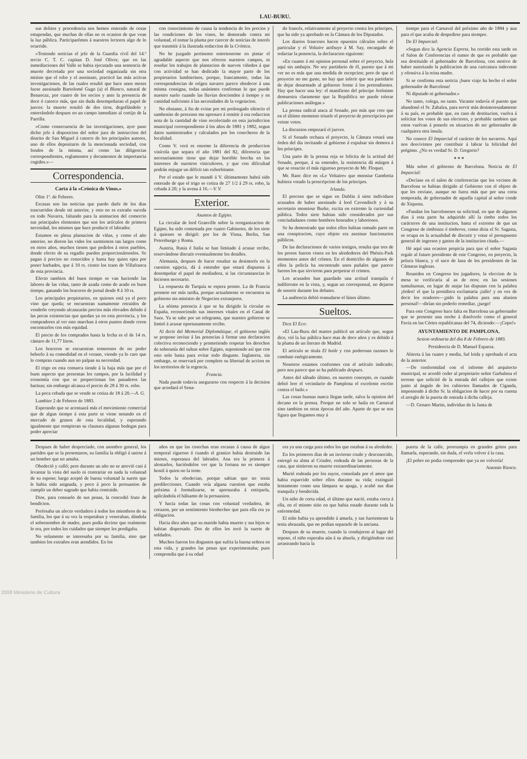LAU-BURU.
sus delitos y procedencia nos hemos enterado de cosas estupendas, que muchas de ellas no es ocasion de que vean la luz pública. Participarémos á nuestros lectores algo de lo ocurrido.
»Teniendo noticias el jefe de la Guardia civil del 14.º tercio C. T. C. capitan D. José Oliver, que en las inmediaciones del Valle se habia ejecutado una sentencia de muerte decretada por una sociedad organizada sin otra mision que el robo y el asesinato, practicó las más activas investigaciones, de las cuales resultó que hace unos meses fuese asesinado Bartolomé Gugo (a) el Blanco, natural de Benaocaz, por cuatro de los socios y ante la presencia de doce ó catorce más, que sin duda desempeñaran el papel de jueces: la muerte resultó de dos tiros, degollándolo y enterrándolo despues en un campo inmediato al cortijo de la Parrilla.
»Como consecuencia de las investigaciones, ayer puso dicho jefe á disposicion del señor juez de instruccion del distrito de San Miguel á catorce de los principales autores, uno de ellos depositario de la mencionada sociedad, con fondos de la misma, así como las diligencias correspondientes, reglamentos y documentos de importancia cogidos.»—
Correspondencia.
Carta á la «Crónica de Vinos.»
Olite 1º. de Febrero.
Escasas son las noticias que puedo darle de los dias trascurridos desde mi anterior, y esto no es extraño suceda en todo Navarra, faltando para la animacion del comercio sus principales elementos que son los artículos de primera necesidad, los mismos que hace producir el labrador.
Estamos en plena plantacion de viñas, y como el año anterior, no dieron las vides los sarmientos tan largos como en otros años, muchos tienen que pedirlos á otros pueblos, donde efecto de su regadío pueden proporcionárnoslos. Se pagan á precios no conocidos y hasta hay quien opta por poner barbados, que á 10 rs. ciento los traen de Villafranca de esta provincia.
Efecto tambien del buen tiempo se van haciendo las labores de las viñas, tanto de azada como de arado en buen tiempo, ganando los braceros de jornal desde 8 á 10 rs.
Los principales propietarios, en quienes está ya el poco vino que queda; se encuentran sumamente retraidos de venderlo creyendo alcanzarán precios más elevados debido á las pocas existencias que quedan ya en esta provincia, y los compradores al ver esto marchan á otros puntos donde creen encontrarlos con más equidad.
El precio de los comprados hasta la fecha es el de 14 rs. cántaro de 11,77 litros.
Los braceros se encuentran temerosos de no poder beberlo á su comodidad en el verano, viendo ya lo caro que lo compran cuando aun no palpan su necesidad.
El trigo en esta comarca tiende á la baja más que por el buen aspecto que presentan los campos, por la facilidad y economía con que se proporcionan los panaderos las harinas; sin embargo alcanza el precio de 28 á 30 rs. robo.
La poca cebada que se vende se cotiza de 18 á 20.—A. G.
Lumbier 2 de Febrero de 1883.
Esperando que se acentuará más el movimiento comercial que de algun tiempo á esta parte se viene notando en el mercado de granos de esta localidad, y esperando igualmente que rompieran su clausura algunas bodegas para poder apreciar
con conocimiento de causa la tendencia de los precios y las condiciones de los vinos, he demorado contra mi voluntad, el tomar la pluma por carecer de noticias de interés que trasmitir á la ilustrada redaccion de la Crónica.
No he juzgado pertinente entretenerme en pintar el agradable aspecto que nos ofrecen nuestros campos, ni reseñar los trabajos de plantacion de nuevos viñedos á que con actividad se han dedicado la mayor parte de los propietarios lumbierinos, porque, francamente, todas las correspondencias de orígen navarro parece obedecer á una misma consigna, todas unánimes confirman lo que puede nuestro suelo cuando las lluvias descienden á tiempo y en cantidad suficiente á las necesidades de la vegetacion.
No obstante, á fin de evitar por mi prolongado silencio el sambenito de perezoso me apresuro á remitir á esa redaccion nota de la cantidad de vino recolectado en esta jurisdiccion municipal correspondiente á los años de 1881 y 1882, segun datos suministrados y calculados por los cosecheros de la localidad.
Como V. verá es enorme la diferencia de produccion vinícola que separa el año 1881 del 82, diferencia que necesariamente tiene que dejar horrible brecha en los intereses de nuestros vinicultores, y que con dificultad podrán enjugar un déficit tan exhorbitante.
Por el estado que le mandé á V. últimamente habrá sido enterado de que el trigo se cotiza de 27 1/2 á 29 rs. robo, la cebada á 20; y la avena á 16.—V. V.
Exterior.
Asuntos de Egipto.
La circular de lord Granville sobre la reorganizacion de Egipto, ha sido contestada por cuatro Gabinetes, de los siete á quienes se dirigió: por los de Viena, Berlin, San Petersburgo y Roma.
Austria, Rusia é Italia se han limitado á acusar recibo, reservándose discutir eventualmente los detalles.
Alemania, despues de hacer resaltar su desinterés en la cuestion egipcia, dá á entender que estará dispuesta á desempeñar el papel de mediadora, si las circunstancias lo hiciesen necesario.
La respuesta de Turquía se espera pronto. La de Francia promete ser más tardia, porque actualmente se encuentra su gobierno sin ministro de Negocios extranjeros.
La sétima potencia á que se ha dirigido la circular es España, reconociendo sus intereses vitales en el Canal de Suez. Ya se sabe por un telegrama, que nuestro gobierno se limitó á acusar oportunamente recibo.
Al decir del Memorial Diplomátique, el gobierno inglés se propone invitar á las potencias á firmar una declaracion colectiva reconociendo y prometiendo respetar los derechos de soberanía del sultan sobre Egipto, suponiendo así que con esto solo basta para evitar todo disgusto. Inglaterra, sin embargo, se reservará por completo su libertad de accion en los territorios de la regencia.
Francia.
Nada puede todavia asegurarse con respecto á la decision que acordará el Sena-
do francés, relativamente al proyecto contra los príncipes, que ha sido ya aprobado en la Cámara de los Diputados.
Los diarios franceses hacen opuestos cálculos sobre el particular y el Voltaire atribuye á M. Say, encargado de redactar la ponencia, la declaracion siguiente:
«En cuanto á mi opinion personal sobre el proyecto, hela aquí sin ambajes. No soy partidario de él, puesto que á mi ver no es más que una medida de escepcion; pero de que el proyecto no me guste, no hay que inferir que sea partidario de dejar desarmado al gobierno frente á los pretendientes. Hay que hacer una ley: el manifiesto del príncipe Jerónimo demuestra claramente que la República no puede tolerar publicaciones análogas.»
La prensa radical ataca al Senado, por más que cree que en el último momento triunfe el proyecto de prescripcion por veinte votos.
La discusion empezará el jueves.
Si el Senado rechaza el proyecto, la Cámara votará una órden del dia invitando al gobierno á expulsar sin demora á los príncipes.
Una parte de la prensa roja se felicita de la actitud del Senado, porque, á su entender, la resistencia dá márgen á que se resucite el más riguroso proyecto de Mr. Floquet.
Mr. Ranc dice en «Le Voltaire» que monsiur Gambetta hubiera votado la proscripcion de los príncipes.
Irlanda.
El proceso que se sigue en Dublin á siete individuos acusados de haber asesinado á lord Cavendisch y á su secretario monsieur Burke, excita en extremo la curiosidad pública. Todos siete habian sido considerados por sus conciudadanos como hombres honrados y laboriosos.
Se ha demostrado que todos ellos habian tomado parte en una conspiracion, cuyo objeto era asesinar funcionarios públicos.
De las declaraciones de varios testigos, resulta que tres de los presos fueron vistos en los alrededores del Phénix-Park momentos antes del crímen. En el domicilio de algunos de ellos la policía ha encontrado unos puñales que parece fueron los que sirvieron para perpetrar el crimen.
Los acusados han guardado una actitud tranquila é indiferente en la vista, y, segun un corresponsal, no dejaron de sonreir durante los debates.
La audiencia debió reanudarse el lúnes último.
Sueltos.
Dice El Eco:
«El Lau-Buru del martes publicó un artículo que, segun dice, vió la luz pública hace mas de doce años y es debido á la pluma de un literato de Madrid.
El artículo se titula El baile y con poderosas razones lo combate enérgicamente.
Nosotros estamos conformes con el artículo indicado; pero nos parece que se ha publicado despues.
Antes del sábado último, en nuestro concepto, es cuando debió leer el vecindario de Pamplona el excelente escrito contra el baile.»
Las cosas buenas nunca llegan tarde, salva la opinion del decano en la prensa. Porque no solo se baila en Carnaval sino tambien en otras épocas del año. Aparte de que se nos figura que llegamos muy á
tiempo para el Carnaval del próximo año de 1884 y aun para el que acaba de despedirse para siempre.
De El Imparcial:
«Segun dice la Agencia Express, ha corrido esta tarde en el Salon de Conferencias el rumor de que es probable que sea destituido el gobernador de Barcelona, con motivo de haber autorizado la publicacion de una caricatura indecente y ofensiva á la reina madre.
Si se confirma esta noticia ¡buen viaje ha hecho el señor gobernador de Barcelona!
Ni diputado ni gobernador.»
No tanto, colega, no tanto. Vacante todavía el puesto que abandonó el Sr. Zabalza, para servir más desinteresadamente á su país, es probable que, en caso de destitucion, vuelva á solicitar los votos de sus electores, y probable tambien que estos vuelvan á ponerle en situacion de ser gobernador de cualquiera otra ínsula.
No conoce El Imparcial el carácter de los navarros. Aquí nos desvivimos por contribuir á labrar la felicidad del prógimo. ¿No es verdad Sr. D. Gregorio?
* * *
Más sobre el gobierno de Barcelona. Noticia de El Imparcial:
«Decíase en el salon de conferencias que los vecinos de Barcelona se habian dirigido al Gobierno con el objeto de que les enviase, aunque no fuera más que por una corta temporada, de gobernador de aquella capital al señor conde de Xiquena.
»Fundan los barceloneses su solicitud, en que de algunos dias á esta parte ha adquirido allí la timba todos los carácteres de una institucion, hasta el extremo de que un Congreso de timbistas ó timberos, como diria el Sr. Sagasta, se ocupa en la actualidad de discutir y votar el presupuesto general de ingresos y gastos de la institucion citada.—
Hé aquí una ocasion propicia para que el señor Sagasta regale al futuro presidente de este Congreso, en proyecto, la peluca blanca, y el saco de lana de los presidentes de las Cámaras inglesas.
Reunidos en Congreso los jugadores, la eleccion de la mesa se verificaría al as de oros; en las sesiones tumultuosas, en lugar de atajar las disputas con la palabra ¡órden! el que la presidiera exclamaria ¡tallo! y en vez de decir los oradores—¡pido la palabra para una alusion personal!—dirían sin poderlo remediar, ¡juego!
Para este Congreso hace falta en Barcelona un gobernador que se presente una noche á disolverle como el general Pavia en las Córtes republicanas del 74, diciendo:—¡Copo!»
AYUNTAMIENTO DE PAMPLONA.
Sesion ordinaria del dia 8 de Febrero de 1883.
Presidencia de D. Manuel Esparza.
Abierta á las cuatro y media, fué leida y aprobada el acta de la anterior.
—De conformidad con el informe del arquitecto municipal, se acordó ceder al propietario señor Garbalena el terreno que solicitó de la entrada del callejon que existe junto al ángulo de los cubiertos llamados de Ciganda, imponiendo á dicho Sr. la obligacion de hacer por su cuenta el arreglo de la puerta de entrada á dicha calleja.
—D. Genaro Martin, individuo de la Junta de
Despues de haber despreciado, con asombro general, los partidos que se la presentaron, su familia la obligó á unirse á un hombre que no amaba.
Obedeció y calló; pero durante un año no se atrevió casi á levantar la vista del suelo ni contrariar en nada la voluntad de su esposo; luego aceptó de buena voluntad la suerte que le habia sido asignada, y poco á poco la persuasion de cumplir un deber sagrado que habia contraido.
Dios, para consuelo de sus penas, la concedió fruto de bendicion.
Profesaba un afecto verdadero á todos los miembros de su familia, los que á su vez la respetaban y veneraban, dándola el sobrenombre de madre, pues podia decirse que realmente lo era, por todos los cuidados que siempre les prodigaba.
No solamente se interesaba por su familia, sino que tambien los extraños eran atendidos. En los
años en que las cosechas eran escasas á causa de algun temporal riguroso ó cuando el granizo habia destruido las mieses, esperanza del labrador, Ana era la primera á alentarlos, haciéndolos ver que la fortuna no es siempre hostil á quien no la teme.
Todos la obedecian, porque sabian que no tenia predilecciones. Cuando veía alguna cuestion que estaba próxima á formalizarse, se apresuraba á estirparla, aplicándola el bálsamo de la persuasion.
Y hacia todas las cosas con voluntad verdadera, de corazon, por un sentimiento bienhechor que para ella era ya obligacion.
Hacia diez años que su marido habia muerto y sus hijos se habian dispersado. Dos de ellos les tocó la suerte de soldados.
Muchos fueron los disgustos que sufria la buena señora en esta vida, y grandes las penas que experimentaba; pues comprendia que á su edad
era ya una carga para todos los que estaban á su alrededor.
En los primeros dias de un invierno crudo y desconocido, entregó su alma al Criador, rodeada de las personas de la casa, que sintieron su muerte extraordinariamente.
Murió rodeada por los suyos, consolada por el amor que habia esparcido sobre ellos durante su vida; extinguió lentamente como una lámpara se apaga, y acabó sus dias tranquila y bendecida.
Un niño de corta edad, el último que nació, estaba cerca á ella, en el mismo sitio en que habia estado durante toda la enfermedad.
El niño habia ya aprendido á amarla, y tan fuertemente la tenia abrazada, que no podian separarle de la anciana.
Despues de su muerte, cuando la condujeron al lugar del reposo, el niño esperaba aún á su abuela, y dirigiéndose casi arrastrando hacia la
puerta de la calle, prorrumpia en grandes gritos para llamarla, esperando, sin duda, el verla volver á la casa.
¡El pobre no podia comprender que ya no volvería!
Antonio Riesco.
2008 Ministerio de Cultura